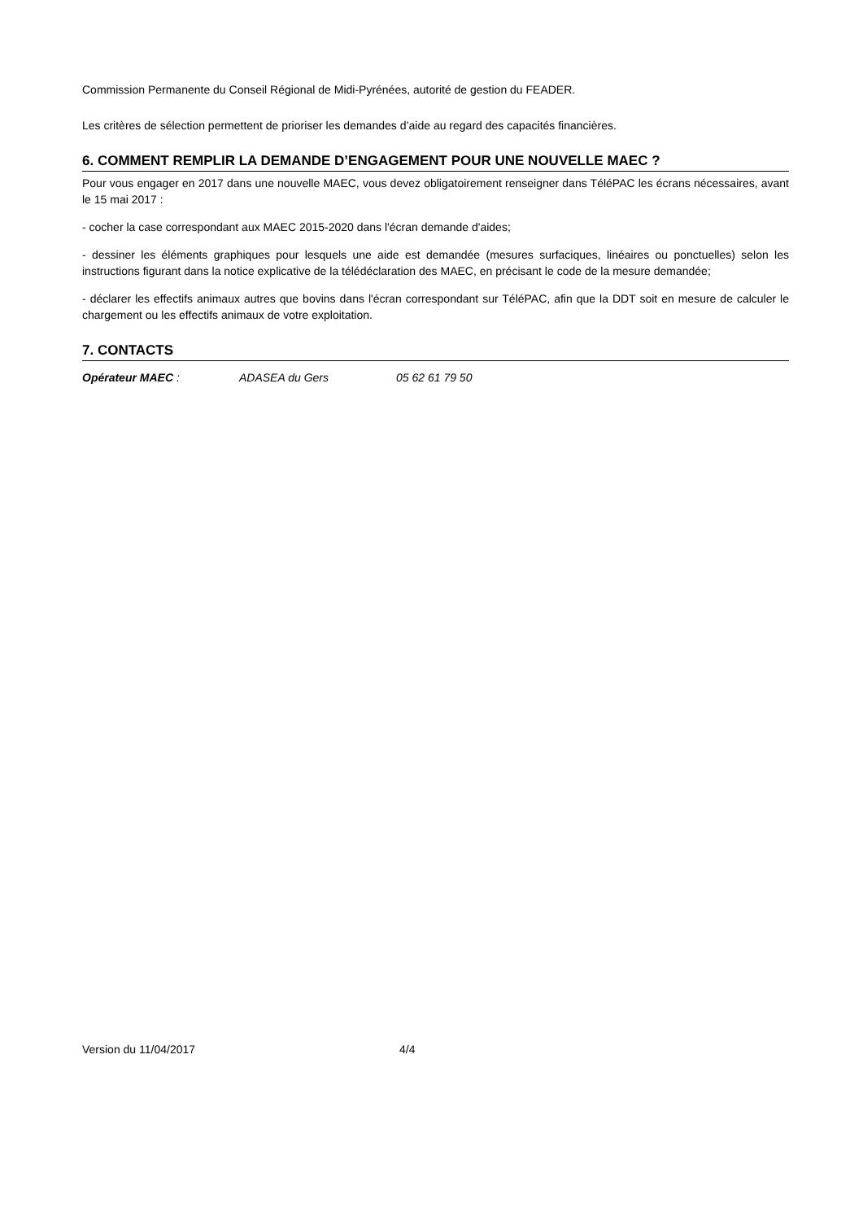Commission Permanente du Conseil Régional de Midi-Pyrénées, autorité de gestion du FEADER.
Les critères de sélection permettent de prioriser les demandes d’aide au regard des capacités financières.
6. COMMENT REMPLIR LA DEMANDE D’ENGAGEMENT POUR UNE NOUVELLE MAEC ?
Pour vous engager en 2017 dans une nouvelle MAEC, vous devez obligatoirement renseigner dans TéléPAC les écrans nécessaires, avant le 15 mai 2017 :
- cocher la case correspondant aux MAEC 2015-2020 dans l'écran demande d'aides;
- dessiner les éléments graphiques pour lesquels une aide est demandée (mesures surfaciques, linéaires ou ponctuelles) selon les instructions figurant dans la notice explicative de la télédéclaration des MAEC, en précisant le code de la mesure demandée;
- déclarer les effectifs animaux autres que bovins dans l'écran correspondant sur TéléPAC, afin que la DDT soit en mesure de calculer le chargement ou les effectifs animaux de votre exploitation.
7. CONTACTS
Opérateur MAEC : ADASEA du Gers 05 62 61 79 50
Version du 11/04/2017 4/4